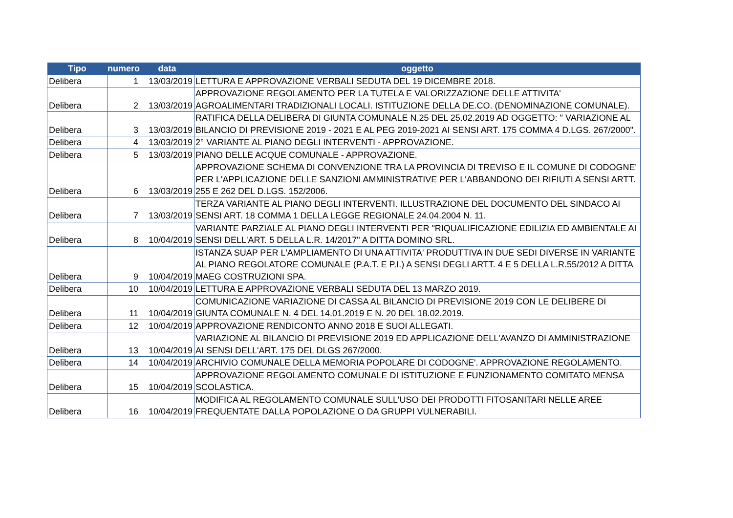| Tipo | numero | data | oggetto |
| --- | --- | --- | --- |
| Delibera | 1 | 13/03/2019 | LETTURA E APPROVAZIONE VERBALI SEDUTA DEL 19 DICEMBRE 2018. |
| Delibera | 2 | 13/03/2019 | APPROVAZIONE REGOLAMENTO PER LA TUTELA E VALORIZZAZIONE DELLE ATTIVITA' AGROALIMENTARI TRADIZIONALI LOCALI. ISTITUZIONE DELLA DE.CO. (DENOMINAZIONE COMUNALE). |
| Delibera | 3 | 13/03/2019 | RATIFICA DELLA DELIBERA DI GIUNTA COMUNALE N.25 DEL 25.02.2019 AD OGGETTO: " VARIAZIONE AL BILANCIO DI PREVISIONE 2019 - 2021 E AL PEG 2019-2021 AI SENSI ART. 175 COMMA 4 D.LGS. 267/2000". |
| Delibera | 4 | 13/03/2019 | 2° VARIANTE AL PIANO DEGLI INTERVENTI - APPROVAZIONE. |
| Delibera | 5 | 13/03/2019 | PIANO DELLE ACQUE COMUNALE - APPROVAZIONE. |
| Delibera | 6 | 13/03/2019 | APPROVAZIONE SCHEMA DI CONVENZIONE TRA LA PROVINCIA DI TREVISO E IL COMUNE DI CODOGNE' PER L'APPLICAZIONE DELLE SANZIONI AMMINISTRATIVE PER L'ABBANDONO DEI RIFIUTI A SENSI ARTT. 255 E 262 DEL D.LGS. 152/2006. |
| Delibera | 7 | 13/03/2019 | TERZA VARIANTE AL PIANO DEGLI INTERVENTI. ILLUSTRAZIONE DEL DOCUMENTO DEL SINDACO AI SENSI ART. 18 COMMA 1 DELLA LEGGE REGIONALE 24.04.2004 N. 11. |
| Delibera | 8 | 10/04/2019 | VARIANTE PARZIALE AL PIANO DEGLI INTERVENTI PER "RIQUALIFICAZIONE EDILIZIA ED AMBIENTALE AI SENSI DELL'ART. 5 DELLA L.R. 14/2017" A DITTA DOMINO SRL. |
| Delibera | 9 | 10/04/2019 | ISTANZA SUAP PER L'AMPLIAMENTO DI UNA ATTIVITA' PRODUTTIVA IN DUE SEDI DIVERSE IN VARIANTE AL PIANO REGOLATORE COMUNALE (P.A.T. E P.I.) A SENSI DEGLI ARTT. 4 E 5 DELLA L.R.55/2012 A DITTA MAEG COSTRUZIONI SPA. |
| Delibera | 10 | 10/04/2019 | LETTURA E APPROVAZIONE VERBALI SEDUTA DEL 13 MARZO 2019. |
| Delibera | 11 | 10/04/2019 | COMUNICAZIONE VARIAZIONE DI CASSA AL BILANCIO DI PREVISIONE 2019 CON LE DELIBERE DI GIUNTA COMUNALE N. 4 DEL 14.01.2019 E N. 20 DEL 18.02.2019. |
| Delibera | 12 | 10/04/2019 | APPROVAZIONE RENDICONTO ANNO 2018 E SUOI ALLEGATI. |
| Delibera | 13 | 10/04/2019 | VARIAZIONE AL BILANCIO DI PREVISIONE 2019 ED APPLICAZIONE DELL'AVANZO DI AMMINISTRAZIONE AI SENSI DELL'ART. 175 DEL DLGS 267/2000. |
| Delibera | 14 | 10/04/2019 | ARCHIVIO COMUNALE DELLA MEMORIA POPOLARE DI CODOGNE'. APPROVAZIONE REGOLAMENTO. |
| Delibera | 15 | 10/04/2019 | APPROVAZIONE REGOLAMENTO COMUNALE DI ISTITUZIONE E FUNZIONAMENTO COMITATO MENSA SCOLASTICA. |
| Delibera | 16 | 10/04/2019 | MODIFICA AL REGOLAMENTO COMUNALE SULL'USO DEI PRODOTTI FITOSANITARI NELLE AREE FREQUENTATE DALLA POPOLAZIONE O DA GRUPPI VULNERABILI. |